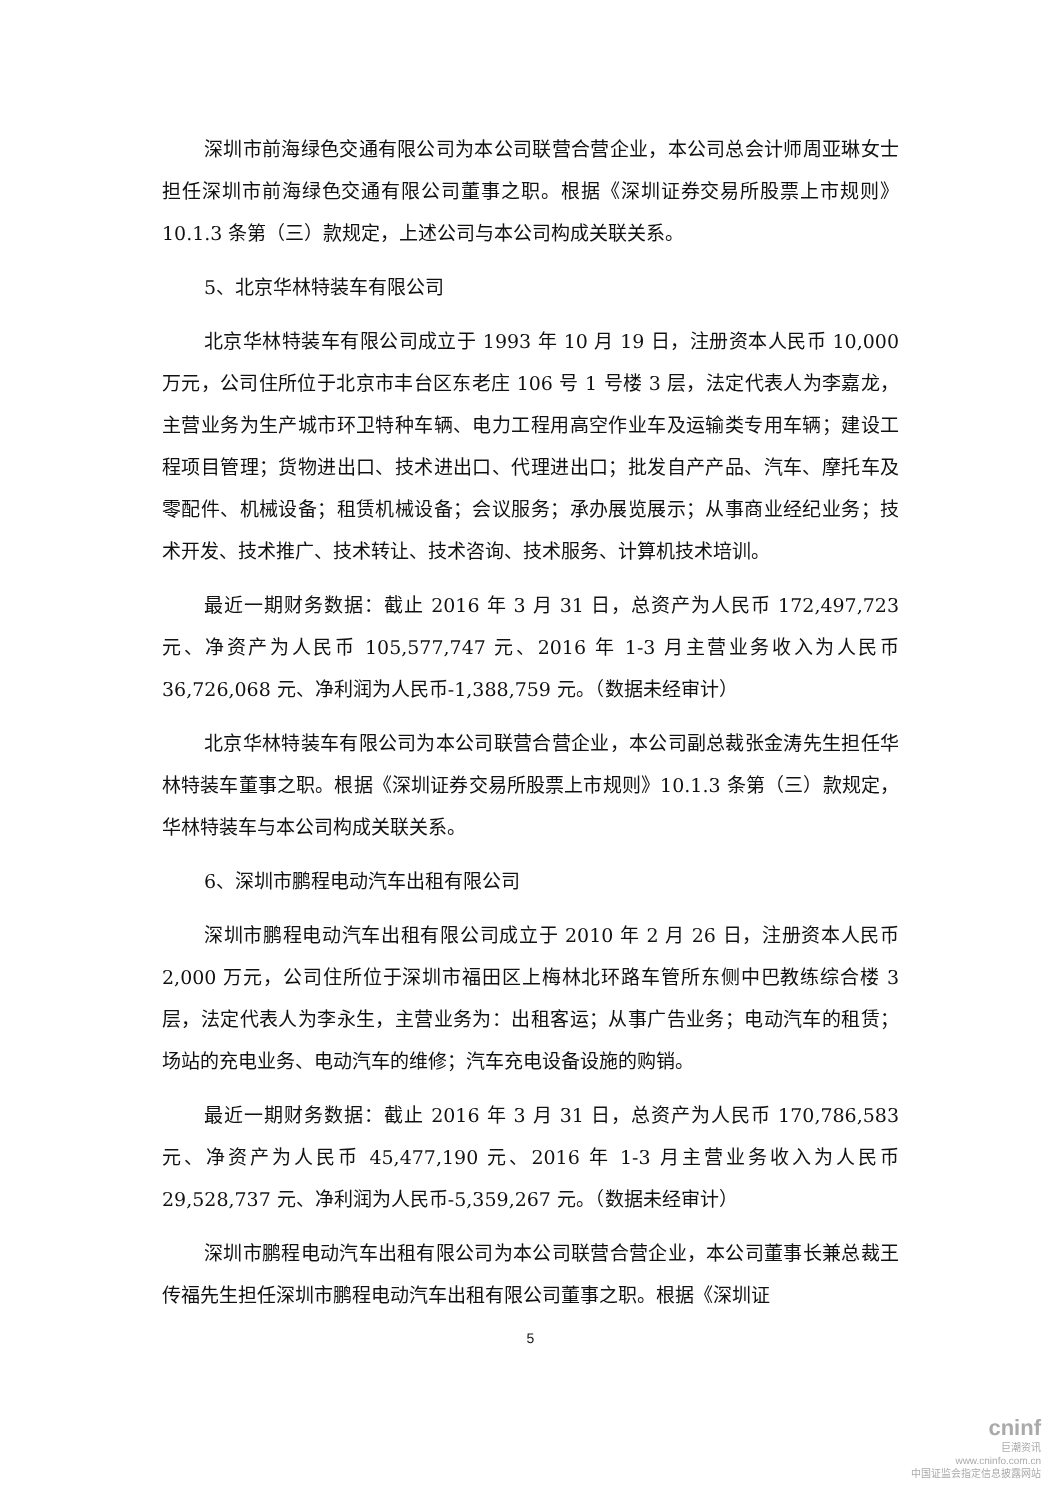深圳市前海绿色交通有限公司为本公司联营合营企业，本公司总会计师周亚琳女士担任深圳市前海绿色交通有限公司董事之职。根据《深圳证券交易所股票上市规则》10.1.3 条第（三）款规定，上述公司与本公司构成关联关系。
5、北京华林特装车有限公司
北京华林特装车有限公司成立于 1993 年 10 月 19 日，注册资本人民币 10,000 万元，公司住所位于北京市丰台区东老庄 106 号 1 号楼 3 层，法定代表人为李嘉龙，主营业务为生产城市环卫特种车辆、电力工程用高空作业车及运输类专用车辆；建设工程项目管理；货物进出口、技术进出口、代理进出口；批发自产产品、汽车、摩托车及零配件、机械设备；租赁机械设备；会议服务；承办展览展示；从事商业经纪业务；技术开发、技术推广、技术转让、技术咨询、技术服务、计算机技术培训。
最近一期财务数据：截止 2016 年 3 月 31 日，总资产为人民币 172,497,723 元、净资产为人民币 105,577,747 元、2016 年 1-3 月主营业务收入为人民币 36,726,068 元、净利润为人民币-1,388,759 元。（数据未经审计）
北京华林特装车有限公司为本公司联营合营企业，本公司副总裁张金涛先生担任华林特装车董事之职。根据《深圳证券交易所股票上市规则》10.1.3 条第（三）款规定，华林特装车与本公司构成关联关系。
6、深圳市鹏程电动汽车出租有限公司
深圳市鹏程电动汽车出租有限公司成立于 2010 年 2 月 26 日，注册资本人民币 2,000 万元，公司住所位于深圳市福田区上梅林北环路车管所东侧中巴教练综合楼 3 层，法定代表人为李永生，主营业务为：出租客运；从事广告业务；电动汽车的租赁；场站的充电业务、电动汽车的维修；汽车充电设备设施的购销。
最近一期财务数据：截止 2016 年 3 月 31 日，总资产为人民币 170,786,583 元、净资产为人民币 45,477,190 元、2016 年 1-3 月主营业务收入为人民币 29,528,737 元、净利润为人民币-5,359,267 元。（数据未经审计）
深圳市鹏程电动汽车出租有限公司为本公司联营合营企业，本公司董事长兼总裁王传福先生担任深圳市鹏程电动汽车出租有限公司董事之职。根据《深圳证
5
cninf
巨潮资讯
www.cninfo.com.cn
中国证监会指定信息披露网站